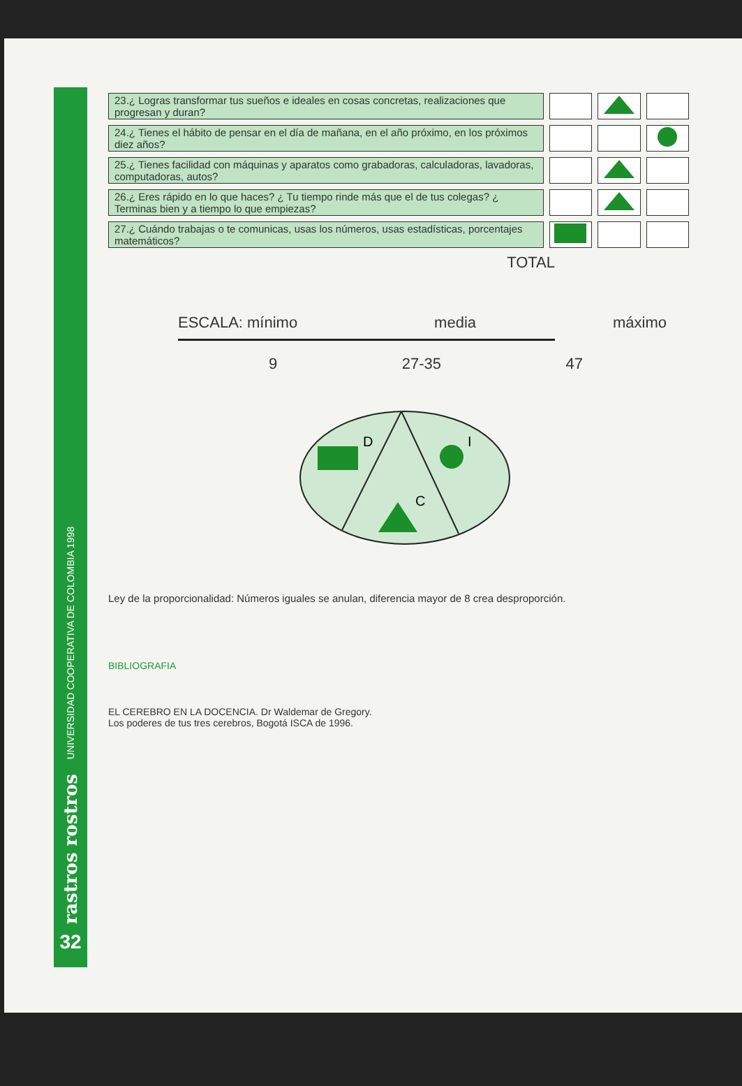UNIVERSIDAD COOPERATIVA DE COLOMBIA 1998
rastros rostros
32
| 23.¿ Logras transformar tus sueños e ideales en cosas concretas, realizaciones que progresan y duran? | | | |
| 24.¿ Tienes el hábito de pensar en el día de mañana, en el año próximo, en los próximos diez años? | | | |
| 25.¿ Tienes facilidad con máquinas y aparatos como grabadoras, calculadoras, lavadoras, computadoras, autos? | | | |
| 26.¿ Eres rápido en lo que haces? ¿ Tu tiempo rinde más que el de tus colegas? ¿ Terminas bien y a tiempo lo que empiezas? | | | |
| 27.¿ Cuándo trabajas o te comunicas, usas los números, usas estadísticas, porcentajes matemáticos? | | | |
TOTAL
ESCALA: mínimo media máximo
9 27-35 47
D
I
C
Ley de la proporcionalidad: Números iguales se anulan, diferencia mayor de 8 crea desproporción.
BIBLIOGRAFIA
EL CEREBRO EN LA DOCENCIA. Dr Waldemar de Gregory.
Los poderes de tus tres cerebros, Bogotá ISCA de 1996.